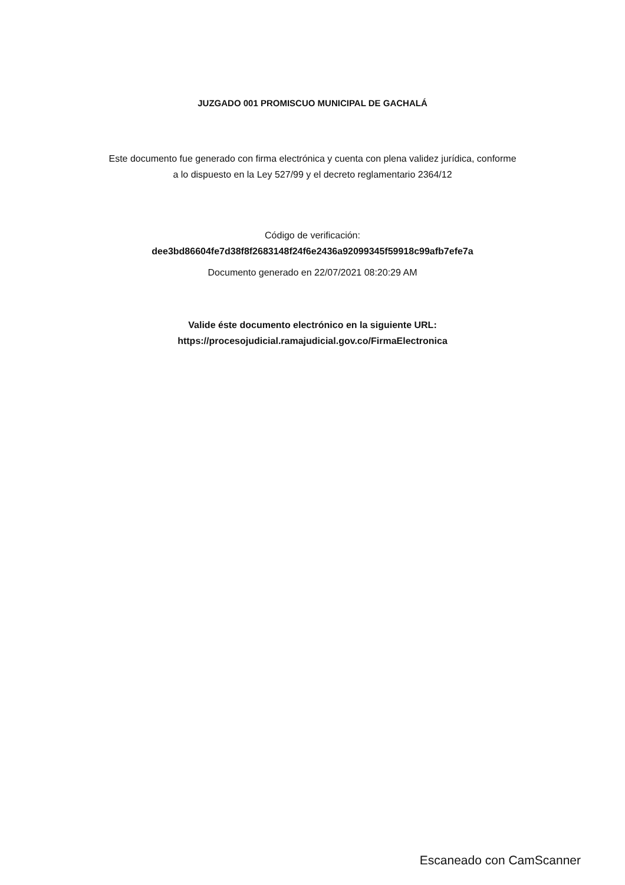JUZGADO 001 PROMISCUO MUNICIPAL DE GACHALÁ
Este documento fue generado con firma electrónica y cuenta con plena validez jurídica, conforme
a lo dispuesto en la Ley 527/99 y el decreto reglamentario 2364/12
Código de verificación:
dee3bd86604fe7d38f8f2683148f24f6e2436a92099345f59918c99afb7efe7a
Documento generado en 22/07/2021 08:20:29 AM
Valide éste documento electrónico en la siguiente URL:
https://procesojudicial.ramajudicial.gov.co/FirmaElectronica
Escaneado con CamScanner